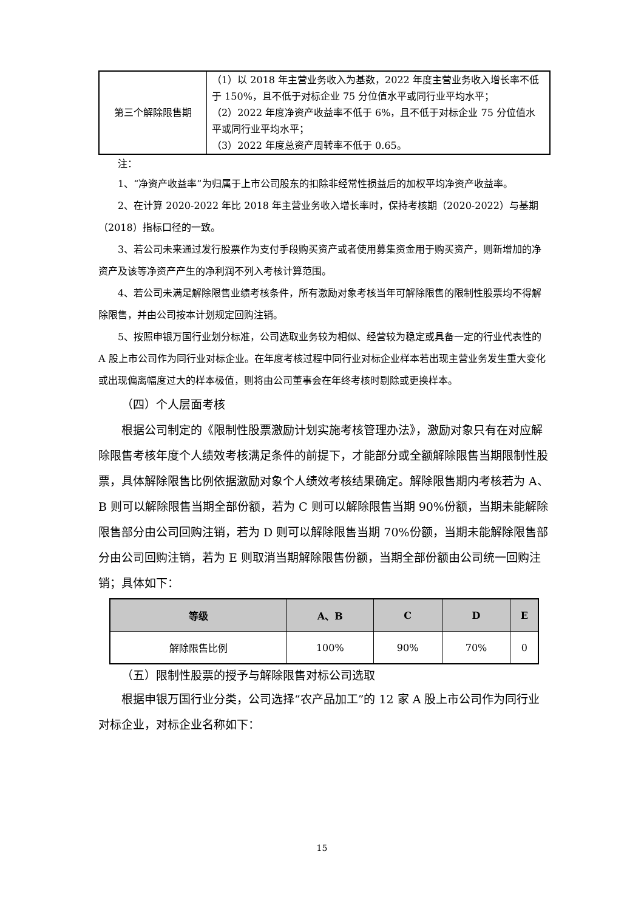| 第三个解除限售期 | （1）以 2018 年主营业务收入为基数，2022 年度主营业务收入增长率不低于 150%，且不低于对标企业 75 分位值水平或同行业平均水平； （2）2022 年度净资产收益率不低于 6%，且不低于对标企业 75 分位值水平或同行业平均水平； （3）2022 年度总资产周转率不低于 0.65。 |
注：
1、“净资产收益率”为归属于上市公司股东的扣除非经常性损益后的加权平均净资产收益率。
2、在计算 2020-2022 年比 2018 年主营业务收入增长率时，保持考核期（2020-2022）与基期（2018）指标口径的一致。
3、若公司未来通过发行股票作为支付手段购买资产或者使用募集资金用于购买资产，则新增加的净资产及该等净资产产生的净利润不列入考核计算范围。
4、若公司未满足解除限售业绩考核条件，所有激励对象考核当年可解除限售的限制性股票均不得解除限售，并由公司按本计划规定回购注销。
5、按照申银万国行业划分标准，公司选取业务较为相似、经营较为稳定或具备一定的行业代表性的 A 股上市公司作为同行业对标企业。在年度考核过程中同行业对标企业样本若出现主营业务发生重大变化或出现偏离幅度过大的样本极值，则将由公司董事会在年终考核时剔除或更换样本。
（四）个人层面考核
根据公司制定的《限制性股票激励计划实施考核管理办法》，激励对象只有在对应解除限售考核年度个人绩效考核满足条件的前提下，才能部分或全额解除限售当期限制性股票，具体解除限售比例依据激励对象个人绩效考核结果确定。解除限售期内考核若为 A、B 则可以解除限售当期全部份额，若为 C 则可以解除限售当期 90%份额，当期未能解除限售部分由公司回购注销，若为 D 则可以解除限售当期 70%份额，当期未能解除限售部分由公司回购注销，若为 E 则取消当期解除限售份额，当期全部份额由公司统一回购注销；具体如下：
| 等级 | A、B | C | D | E |
| --- | --- | --- | --- | --- |
| 解除限售比例 | 100% | 90% | 70% | 0 |
（五）限制性股票的授予与解除限售对标公司选取
根据申银万国行业分类，公司选择“农产品加工”的 12 家 A 股上市公司作为同行业对标企业，对标企业名称如下：
15